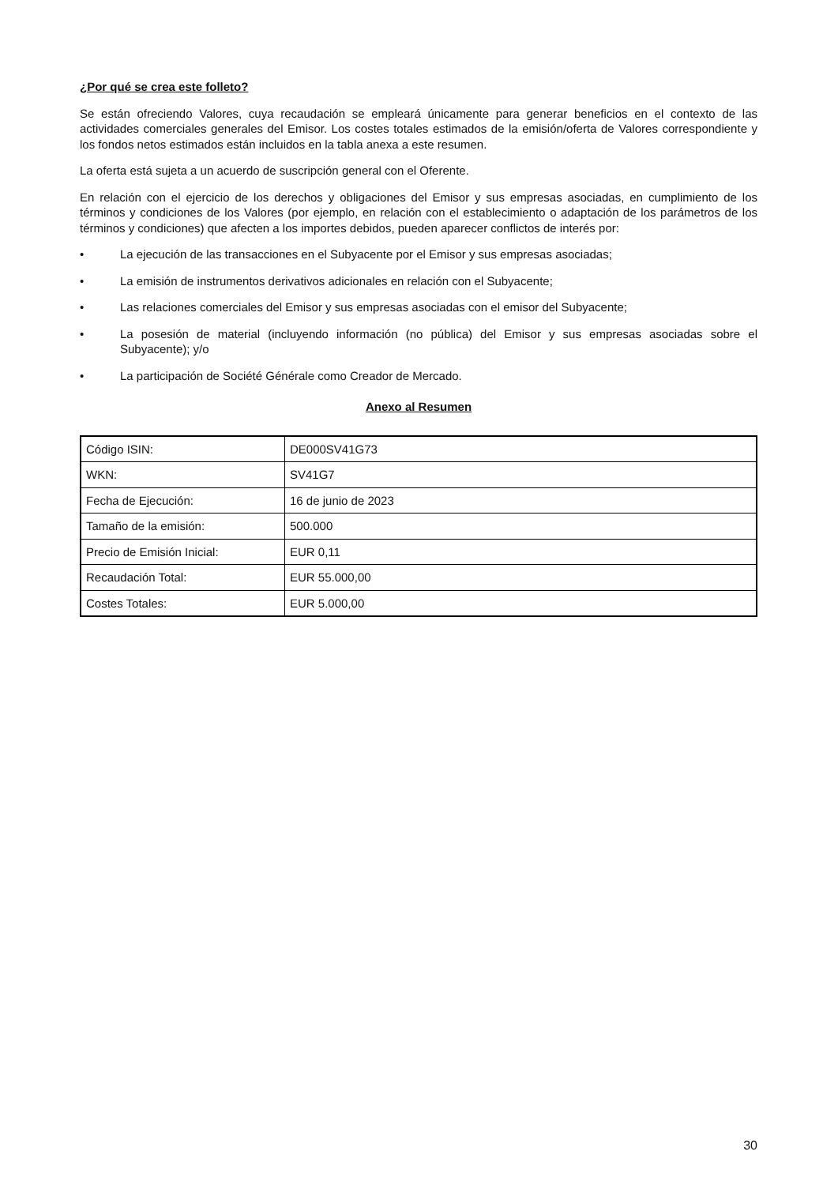¿Por qué se crea este folleto?
Se están ofreciendo Valores, cuya recaudación se empleará únicamente para generar beneficios en el contexto de las actividades comerciales generales del Emisor. Los costes totales estimados de la emisión/oferta de Valores correspondiente y los fondos netos estimados están incluidos en la tabla anexa a este resumen.
La oferta está sujeta a un acuerdo de suscripción general con el Oferente.
En relación con el ejercicio de los derechos y obligaciones del Emisor y sus empresas asociadas, en cumplimiento de los términos y condiciones de los Valores (por ejemplo, en relación con el establecimiento o adaptación de los parámetros de los términos y condiciones) que afecten a los importes debidos, pueden aparecer conflictos de interés por:
• La ejecución de las transacciones en el Subyacente por el Emisor y sus empresas asociadas;
• La emisión de instrumentos derivativos adicionales en relación con el Subyacente;
• Las relaciones comerciales del Emisor y sus empresas asociadas con el emisor del Subyacente;
• La posesión de material (incluyendo información (no pública) del Emisor y sus empresas asociadas sobre el Subyacente); y/o
• La participación de Société Générale como Creador de Mercado.
Anexo al Resumen
| Código ISIN: | DE000SV41G73 |
| WKN: | SV41G7 |
| Fecha de Ejecución: | 16 de junio de 2023 |
| Tamaño de la emisión: | 500.000 |
| Precio de Emisión Inicial: | EUR 0,11 |
| Recaudación Total: | EUR 55.000,00 |
| Costes Totales: | EUR 5.000,00 |
30